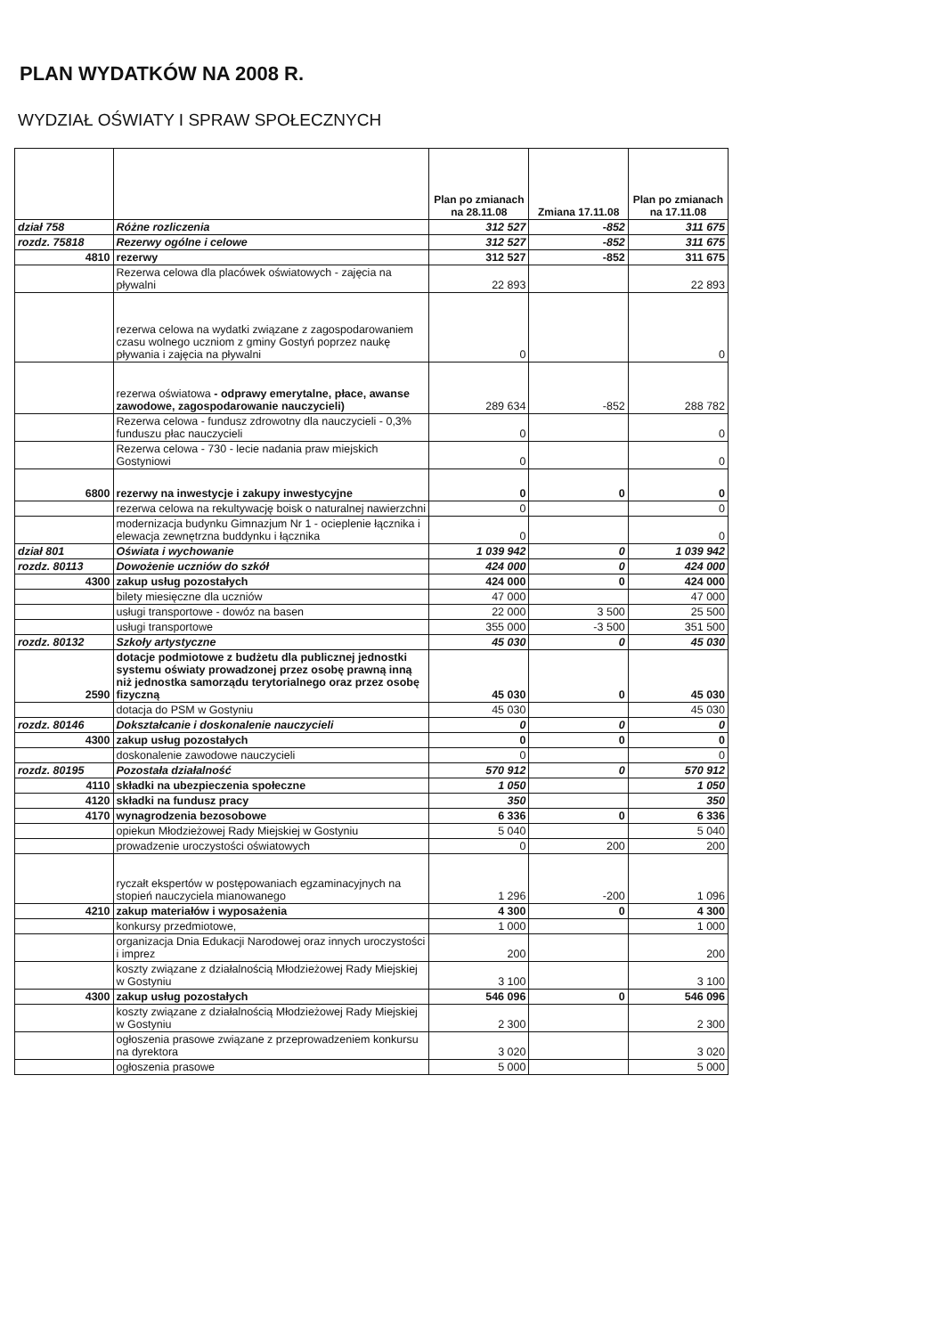PLAN WYDATKÓW NA 2008 R.
WYDZIAŁ OŚWIATY I SPRAW SPOŁECZNYCH
| | | Plan po zmianach na 28.11.08 | Zmiana 17.11.08 | Plan po zmianach na 17.11.08 |
| --- | --- | --- | --- | --- |
| dział 758 | Różne rozliczenia | 312 527 | -852 | 311 675 |
| rozdz. 75818 | Rezerwy ogólne i celowe | 312 527 | -852 | 311 675 |
| 4810 | rezerwy | 312 527 | -852 | 311 675 |
| | Rezerwa celowa dla placówek oświatowych - zajęcia na pływalni | 22 893 | | 22 893 |
| | rezerwa celowa na wydatki związane z zagospodarowaniem czasu wolnego uczniom z gminy Gostyń poprzez naukę pływania i zajęcia na pływalni | 0 | | 0 |
| | rezerwa oświatowa - odprawy emerytalne, płace, awanse zawodowe, zagospodarowanie nauczycieli) | 289 634 | -852 | 288 782 |
| | Rezerwa celowa - fundusz zdrowotny dla nauczycieli - 0,3% funduszu płac nauczycieli | 0 | | 0 |
| | Rezerwa celowa - 730 - lecie nadania praw miejskich Gostyniowi | 0 | | 0 |
| 6800 | rezerwy na inwestycje i zakupy inwestycyjne | 0 | 0 | 0 |
| | rezerwa celowa na rekultywację boisk o naturalnej nawierzchni | 0 | | 0 |
| | modernizacja budynku Gimnazjum Nr 1 - ocieplenie łącznika i elewacja zewnętrzna buddynku i łącznika | 0 | | 0 |
| dział 801 | Oświata i wychowanie | 1 039 942 | 0 | 1 039 942 |
| rozdz. 80113 | Dowożenie uczniów do szkół | 424 000 | 0 | 424 000 |
| 4300 | zakup usług pozostałych | 424 000 | 0 | 424 000 |
| | bilety miesięczne dla uczniów | 47 000 | | 47 000 |
| | usługi transportowe - dowóz na basen | 22 000 | 3 500 | 25 500 |
| | usługi transportowe | 355 000 | -3 500 | 351 500 |
| rozdz. 80132 | Szkoły artystyczne | 45 030 | 0 | 45 030 |
| 2590 | dotacje podmiotowe z budżetu dla publicznej jednostki systemu oświaty prowadzonej przez osobę prawną inną niż jednostka samorządu terytorialnego oraz przez osobę fizyczną | 45 030 | 0 | 45 030 |
| | dotacja do PSM w Gostyniu | 45 030 | | 45 030 |
| rozdz. 80146 | Dokształcanie i doskonalenie nauczycieli | 0 | 0 | 0 |
| 4300 | zakup usług pozostałych | 0 | 0 | 0 |
| | doskonalenie zawodowe nauczycieli | 0 | | 0 |
| rozdz. 80195 | Pozostała działalność | 570 912 | 0 | 570 912 |
| 4110 | składki na ubezpieczenia społeczne | 1 050 | | 1 050 |
| 4120 | składki na fundusz pracy | 350 | | 350 |
| 4170 | wynagrodzenia bezosobowe | 6 336 | 0 | 6 336 |
| | opiekun Młodzieżowej Rady Miejskiej w Gostyniu | 5 040 | | 5 040 |
| | prowadzenie uroczystości oświatowych | 0 | 200 | 200 |
| | ryczałt ekspertów w postępowaniach egzaminacyjnych na stopień nauczyciela mianowanego | 1 296 | -200 | 1 096 |
| 4210 | zakup materiałów i wyposażenia | 4 300 | 0 | 4 300 |
| | konkursy przedmiotowe, | 1 000 | | 1 000 |
| | organizacja Dnia Edukacji Narodowej oraz innych uroczystości i imprez | 200 | | 200 |
| | koszty związane z działalnością Młodzieżowej Rady Miejskiej w Gostyniu | 3 100 | | 3 100 |
| 4300 | zakup usług pozostałych | 546 096 | 0 | 546 096 |
| | koszty związane z działalnością Młodzieżowej Rady Miejskiej w Gostyniu | 2 300 | | 2 300 |
| | ogłoszenia prasowe związane z przeprowadzeniem konkursu na dyrektora | 3 020 | | 3 020 |
| | ogłoszenia prasowe | 5 000 | | 5 000 |